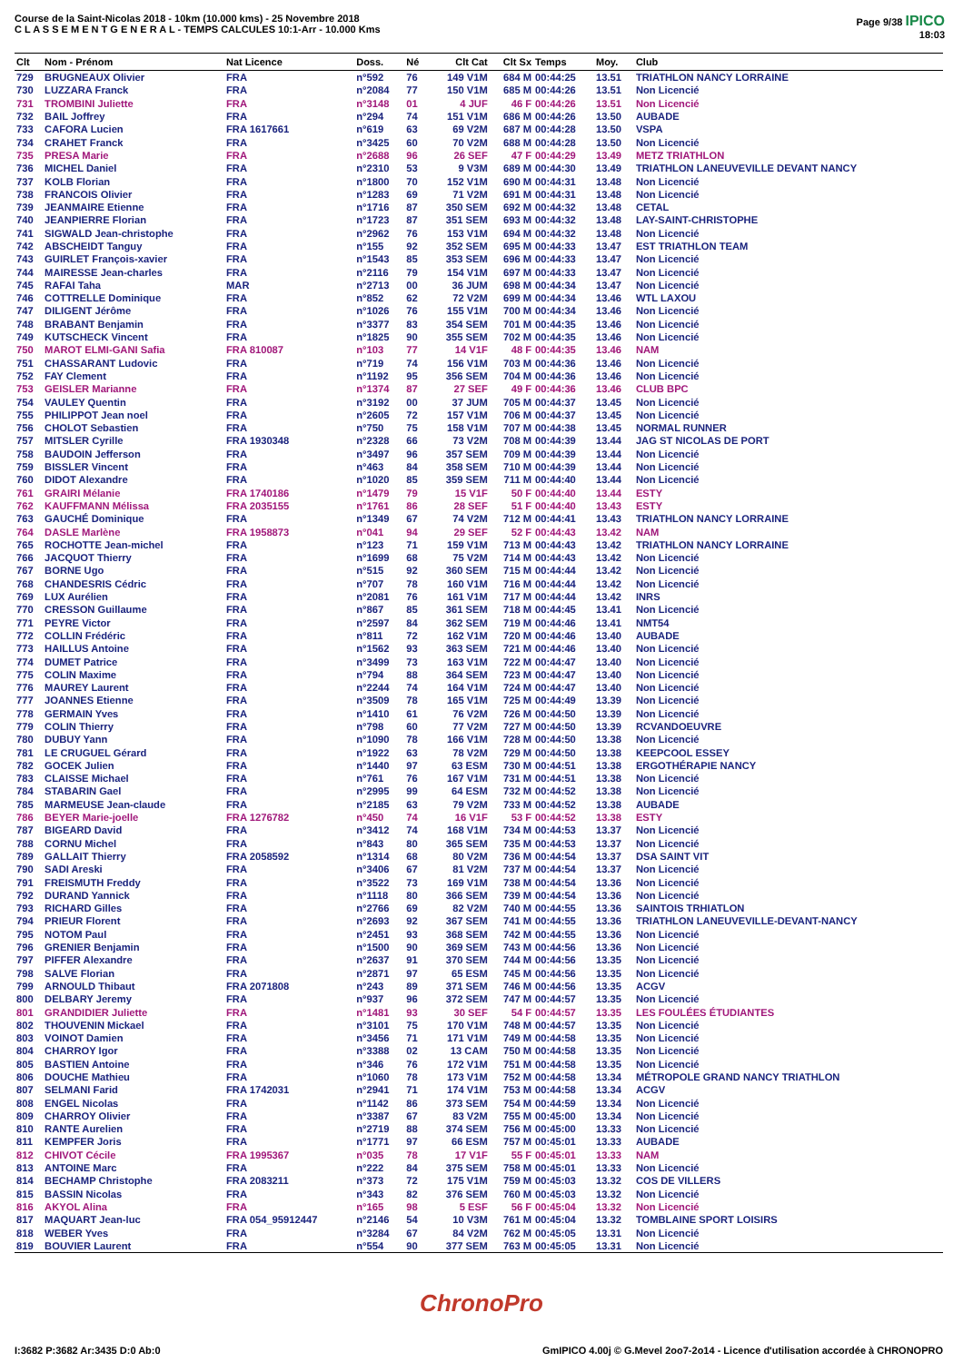Course de la Saint-Nicolas 2018 - 10km (10.000 kms) - 25 Novembre 2018
C L A S S E M E N T G E N E R A L - TEMPS CALCULES 10:1-Arr - 10.000 Kms
Page 9/38 IPICO
18:03
| Clt | Nom - Prénom | Nat Licence | Doss. | Né | Clt Cat | Clt Sx | Temps | Moy. | Club |
| --- | --- | --- | --- | --- | --- | --- | --- | --- | --- |
| 729 | BRUGNEAUX Olivier | FRA | n°592 | 76 | 149 V1M | 684 M | 00:44:25 | 13.51 | TRIATHLON NANCY LORRAINE |
| 730 | LUZZARA Franck | FRA | n°2084 | 77 | 150 V1M | 685 M | 00:44:26 | 13.51 | Non Licencié |
| 731 | TROMBINI Juliette | FRA | n°3148 | 01 | 4 JUF | 46 F | 00:44:26 | 13.51 | Non Licencié |
| 732 | BAIL Joffrey | FRA | n°294 | 74 | 151 V1M | 686 M | 00:44:26 | 13.50 | AUBADE |
| 733 | CAFORA Lucien | FRA 1617661 | n°619 | 63 | 69 V2M | 687 M | 00:44:28 | 13.50 | VSPA |
| 734 | CRAHET Franck | FRA | n°3425 | 60 | 70 V2M | 688 M | 00:44:28 | 13.50 | Non Licencié |
| 735 | PRESA Marie | FRA | n°2688 | 96 | 26 SEF | 47 F | 00:44:29 | 13.49 | METZ TRIATHLON |
| 736 | MICHEL Daniel | FRA | n°2310 | 53 | 9 V3M | 689 M | 00:44:30 | 13.49 | TRIATHLON LANEUVEVILLE DEVANT NANCY |
| 737 | KOLB Florian | FRA | n°1800 | 70 | 152 V1M | 690 M | 00:44:31 | 13.48 | Non Licencié |
| 738 | FRANCOIS Olivier | FRA | n°1283 | 69 | 71 V2M | 691 M | 00:44:31 | 13.48 | Non Licencié |
| 739 | JEANMAIRE Etienne | FRA | n°1716 | 87 | 350 SEM | 692 M | 00:44:32 | 13.48 | CETAL |
| 740 | JEANPIERRE Florian | FRA | n°1723 | 87 | 351 SEM | 693 M | 00:44:32 | 13.48 | LAY-SAINT-CHRISTOPHE |
| 741 | SIGWALD Jean-christophe | FRA | n°2962 | 76 | 153 V1M | 694 M | 00:44:32 | 13.48 | Non Licencié |
| 742 | ABSCHEIDT Tanguy | FRA | n°155 | 92 | 352 SEM | 695 M | 00:44:33 | 13.47 | EST TRIATHLON TEAM |
| 743 | GUIRLET François-xavier | FRA | n°1543 | 85 | 353 SEM | 696 M | 00:44:33 | 13.47 | Non Licencié |
| 744 | MAIRESSE Jean-charles | FRA | n°2116 | 79 | 154 V1M | 697 M | 00:44:33 | 13.47 | Non Licencié |
| 745 | RAFAI Taha | MAR | n°2713 | 00 | 36 JUM | 698 M | 00:44:34 | 13.47 | Non Licencié |
| 746 | COTTRELLE Dominique | FRA | n°852 | 62 | 72 V2M | 699 M | 00:44:34 | 13.46 | WTL LAXOU |
| 747 | DILIGENT Jérôme | FRA | n°1026 | 76 | 155 V1M | 700 M | 00:44:34 | 13.46 | Non Licencié |
| 748 | BRABANT Benjamin | FRA | n°3377 | 83 | 354 SEM | 701 M | 00:44:35 | 13.46 | Non Licencié |
| 749 | KUTSCHECK Vincent | FRA | n°1825 | 90 | 355 SEM | 702 M | 00:44:35 | 13.46 | Non Licencié |
| 750 | MAROT ELMI-GANI Safia | FRA 810087 | n°103 | 77 | 14 V1F | 48 F | 00:44:35 | 13.46 | NAM |
| 751 | CHASSARANT Ludovic | FRA | n°719 | 74 | 156 V1M | 703 M | 00:44:36 | 13.46 | Non Licencié |
| 752 | FAY Clement | FRA | n°1192 | 95 | 356 SEM | 704 M | 00:44:36 | 13.46 | Non Licencié |
| 753 | GEISLER Marianne | FRA | n°1374 | 87 | 27 SEF | 49 F | 00:44:36 | 13.46 | CLUB BPC |
| 754 | VAULEY Quentin | FRA | n°3192 | 00 | 37 JUM | 705 M | 00:44:37 | 13.45 | Non Licencié |
| 755 | PHILIPPOT Jean noel | FRA | n°2605 | 72 | 157 V1M | 706 M | 00:44:37 | 13.45 | Non Licencié |
| 756 | CHOLOT Sebastien | FRA | n°750 | 75 | 158 V1M | 707 M | 00:44:38 | 13.45 | NORMAL RUNNER |
| 757 | MITSLER Cyrille | FRA 1930348 | n°2328 | 66 | 73 V2M | 708 M | 00:44:39 | 13.44 | JAG ST NICOLAS DE PORT |
| 758 | BAUDOIN Jefferson | FRA | n°3497 | 96 | 357 SEM | 709 M | 00:44:39 | 13.44 | Non Licencié |
| 759 | BISSLER Vincent | FRA | n°463 | 84 | 358 SEM | 710 M | 00:44:39 | 13.44 | Non Licencié |
| 760 | DIDOT Alexandre | FRA | n°1020 | 85 | 359 SEM | 711 M | 00:44:40 | 13.44 | Non Licencié |
| 761 | GRAIRI Mélanie | FRA 1740186 | n°1479 | 79 | 15 V1F | 50 F | 00:44:40 | 13.44 | ESTY |
| 762 | KAUFFMANN Mélissa | FRA 2035155 | n°1761 | 86 | 28 SEF | 51 F | 00:44:40 | 13.43 | ESTY |
| 763 | GAUCHÉ Dominique | FRA | n°1349 | 67 | 74 V2M | 712 M | 00:44:41 | 13.43 | TRIATHLON NANCY LORRAINE |
| 764 | DASLE Marlène | FRA 1958873 | n°041 | 94 | 29 SEF | 52 F | 00:44:43 | 13.42 | NAM |
| 765 | ROCHOTTE Jean-michel | FRA | n°123 | 71 | 159 V1M | 713 M | 00:44:43 | 13.42 | TRIATHLON NANCY LORRAINE |
| 766 | JACQUOT Thierry | FRA | n°1699 | 68 | 75 V2M | 714 M | 00:44:43 | 13.42 | Non Licencié |
| 767 | BORNE Ugo | FRA | n°515 | 92 | 360 SEM | 715 M | 00:44:44 | 13.42 | Non Licencié |
| 768 | CHANDESRIS Cédric | FRA | n°707 | 78 | 160 V1M | 716 M | 00:44:44 | 13.42 | Non Licencié |
| 769 | LUX Aurélien | FRA | n°2081 | 76 | 161 V1M | 717 M | 00:44:44 | 13.42 | INRS |
| 770 | CRESSON Guillaume | FRA | n°867 | 85 | 361 SEM | 718 M | 00:44:45 | 13.41 | Non Licencié |
| 771 | PEYRE Victor | FRA | n°2597 | 84 | 362 SEM | 719 M | 00:44:46 | 13.41 | NMT54 |
| 772 | COLLIN Frédéric | FRA | n°811 | 72 | 162 V1M | 720 M | 00:44:46 | 13.40 | AUBADE |
| 773 | HAILLUS Antoine | FRA | n°1562 | 93 | 363 SEM | 721 M | 00:44:46 | 13.40 | Non Licencié |
| 774 | DUMET Patrice | FRA | n°3499 | 73 | 163 V1M | 722 M | 00:44:47 | 13.40 | Non Licencié |
| 775 | COLIN Maxime | FRA | n°794 | 88 | 364 SEM | 723 M | 00:44:47 | 13.40 | Non Licencié |
| 776 | MAUREY Laurent | FRA | n°2244 | 74 | 164 V1M | 724 M | 00:44:47 | 13.40 | Non Licencié |
| 777 | JOANNES Etienne | FRA | n°3509 | 78 | 165 V1M | 725 M | 00:44:49 | 13.39 | Non Licencié |
| 778 | GERMAIN Yves | FRA | n°1410 | 61 | 76 V2M | 726 M | 00:44:50 | 13.39 | Non Licencié |
| 779 | COLIN Thierry | FRA | n°798 | 60 | 77 V2M | 727 M | 00:44:50 | 13.39 | RCVANDOEUVRE |
| 780 | DUBUY Yann | FRA | n°1090 | 78 | 166 V1M | 728 M | 00:44:50 | 13.38 | Non Licencié |
| 781 | LE CRUGUEL Gérard | FRA | n°1922 | 63 | 78 V2M | 729 M | 00:44:50 | 13.38 | KEEPCOOL ESSEY |
| 782 | GOCEK Julien | FRA | n°1440 | 97 | 63 ESM | 730 M | 00:44:51 | 13.38 | ERGOTHÉRAPIE NANCY |
| 783 | CLAISSE Michael | FRA | n°761 | 76 | 167 V1M | 731 M | 00:44:51 | 13.38 | Non Licencié |
| 784 | STABARIN Gael | FRA | n°2995 | 99 | 64 ESM | 732 M | 00:44:52 | 13.38 | Non Licencié |
| 785 | MARMEUSE Jean-claude | FRA | n°2185 | 63 | 79 V2M | 733 M | 00:44:52 | 13.38 | AUBADE |
| 786 | BEYER Marie-joelle | FRA 1276782 | n°450 | 74 | 16 V1F | 53 F | 00:44:52 | 13.38 | ESTY |
| 787 | BIGEARD David | FRA | n°3412 | 74 | 168 V1M | 734 M | 00:44:53 | 13.37 | Non Licencié |
| 788 | CORNU Michel | FRA | n°843 | 80 | 365 SEM | 735 M | 00:44:53 | 13.37 | Non Licencié |
| 789 | GALLAIT Thierry | FRA 2058592 | n°1314 | 68 | 80 V2M | 736 M | 00:44:54 | 13.37 | DSA SAINT VIT |
| 790 | SADI Areski | FRA | n°3406 | 67 | 81 V2M | 737 M | 00:44:54 | 13.37 | Non Licencié |
| 791 | FREISMUTH Freddy | FRA | n°3522 | 73 | 169 V1M | 738 M | 00:44:54 | 13.36 | Non Licencié |
| 792 | DURAND Yannick | FRA | n°1118 | 80 | 366 SEM | 739 M | 00:44:54 | 13.36 | Non Licencié |
| 793 | RICHARD Gilles | FRA | n°2766 | 69 | 82 V2M | 740 M | 00:44:55 | 13.36 | SAINTOIS TRHIATLON |
| 794 | PRIEUR Florent | FRA | n°2693 | 92 | 367 SEM | 741 M | 00:44:55 | 13.36 | TRIATHLON LANEUVEVILLE-DEVANT-NANCY |
| 795 | NOTOM Paul | FRA | n°2451 | 93 | 368 SEM | 742 M | 00:44:55 | 13.36 | Non Licencié |
| 796 | GRENIER Benjamin | FRA | n°1500 | 90 | 369 SEM | 743 M | 00:44:56 | 13.36 | Non Licencié |
| 797 | PIFFER Alexandre | FRA | n°2637 | 91 | 370 SEM | 744 M | 00:44:56 | 13.35 | Non Licencié |
| 798 | SALVE Florian | FRA | n°2871 | 97 | 65 ESM | 745 M | 00:44:56 | 13.35 | Non Licencié |
| 799 | ARNOULD Thibaut | FRA 2071808 | n°243 | 89 | 371 SEM | 746 M | 00:44:56 | 13.35 | ACGV |
| 800 | DELBARY Jeremy | FRA | n°937 | 96 | 372 SEM | 747 M | 00:44:57 | 13.35 | Non Licencié |
| 801 | GRANDIDIER Juliette | FRA | n°1481 | 93 | 30 SEF | 54 F | 00:44:57 | 13.35 | LES FOULÉES ÉTUDIANTES |
| 802 | THOUVENIN Mickael | FRA | n°3101 | 75 | 170 V1M | 748 M | 00:44:57 | 13.35 | Non Licencié |
| 803 | VOINOT Damien | FRA | n°3456 | 71 | 171 V1M | 749 M | 00:44:58 | 13.35 | Non Licencié |
| 804 | CHARROY Igor | FRA | n°3388 | 02 | 13 CAM | 750 M | 00:44:58 | 13.35 | Non Licencié |
| 805 | BASTIEN Antoine | FRA | n°346 | 76 | 172 V1M | 751 M | 00:44:58 | 13.35 | Non Licencié |
| 806 | DOUCHE Mathieu | FRA | n°1060 | 78 | 173 V1M | 752 M | 00:44:58 | 13.34 | MÉTROPOLE GRAND NANCY TRIATHLON |
| 807 | SELMANI Farid | FRA 1742031 | n°2941 | 71 | 174 V1M | 753 M | 00:44:58 | 13.34 | ACGV |
| 808 | ENGEL Nicolas | FRA | n°1142 | 86 | 373 SEM | 754 M | 00:44:59 | 13.34 | Non Licencié |
| 809 | CHARROY Olivier | FRA | n°3387 | 67 | 83 V2M | 755 M | 00:45:00 | 13.34 | Non Licencié |
| 810 | RANTE Aurelien | FRA | n°2719 | 88 | 374 SEM | 756 M | 00:45:00 | 13.33 | Non Licencié |
| 811 | KEMPFER Joris | FRA | n°1771 | 97 | 66 ESM | 757 M | 00:45:01 | 13.33 | AUBADE |
| 812 | CHIVOT Cécile | FRA 1995367 | n°035 | 78 | 17 V1F | 55 F | 00:45:01 | 13.33 | NAM |
| 813 | ANTOINE Marc | FRA | n°222 | 84 | 375 SEM | 758 M | 00:45:01 | 13.33 | Non Licencié |
| 814 | BECHAMP Christophe | FRA 2083211 | n°373 | 72 | 175 V1M | 759 M | 00:45:03 | 13.32 | COS DE VILLERS |
| 815 | BASSIN Nicolas | FRA | n°343 | 82 | 376 SEM | 760 M | 00:45:03 | 13.32 | Non Licencié |
| 816 | AKYOL Alina | FRA | n°165 | 98 | 5 ESF | 56 F | 00:45:04 | 13.32 | Non Licencié |
| 817 | MAQUART Jean-luc | FRA 054_95912447 | n°2146 | 54 | 10 V3M | 761 M | 00:45:04 | 13.32 | TOMBLAINE SPORT LOISIRS |
| 818 | WEBER Yves | FRA | n°3284 | 67 | 84 V2M | 762 M | 00:45:05 | 13.31 | Non Licencié |
| 819 | BOUVIER Laurent | FRA | n°554 | 90 | 377 SEM | 763 M | 00:45:05 | 13.31 | Non Licencié |
ChronoPro
I:3682 P:3682 Ar:3435 D:0 Ab:0 GmIPICO 4.00j © G.Mevel 2oo7-2o14 - Licence d'utilisation accordée à CHRONOPRO